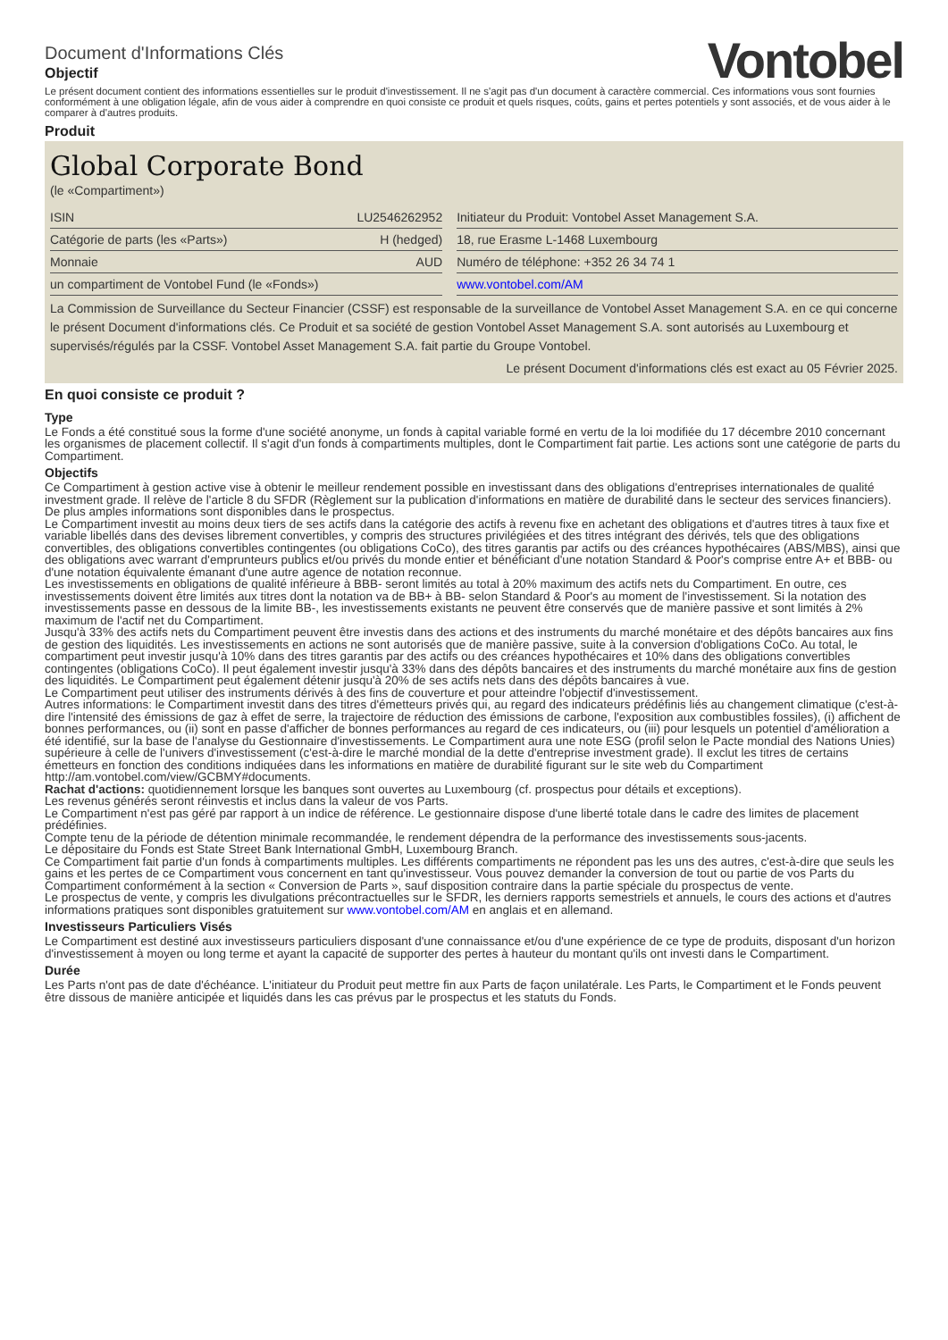Document d'Informations Clés
Objectif
Vontobel
Le présent document contient des informations essentielles sur le produit d'investissement. Il ne s'agit pas d'un document à caractère commercial. Ces informations vous sont fournies conformément à une obligation légale, afin de vous aider à comprendre en quoi consiste ce produit et quels risques, coûts, gains et pertes potentiels y sont associés, et de vous aider à le comparer à d'autres produits.
Produit
Global Corporate Bond
(le «Compartiment»)
| ISIN | LU2546262952 | | Initiateur du Produit: Vontobel Asset Management S.A. |
| Catégorie de parts (les «Parts») | H (hedged) | | 18, rue Erasme L-1468 Luxembourg |
| Monnaie | AUD | | Numéro de téléphone: +352 26 34 74 1 |
| un compartiment de Vontobel Fund (le «Fonds») | | | www.vontobel.com/AM |
La Commission de Surveillance du Secteur Financier (CSSF) est responsable de la surveillance de Vontobel Asset Management S.A. en ce qui concerne le présent Document d'informations clés. Ce Produit et sa société de gestion Vontobel Asset Management S.A. sont autorisés au Luxembourg et supervisés/régulés par la CSSF. Vontobel Asset Management S.A. fait partie du Groupe Vontobel.
Le présent Document d'informations clés est exact au 05 Février 2025.
En quoi consiste ce produit ?
Type
Le Fonds a été constitué sous la forme d'une société anonyme, un fonds à capital variable formé en vertu de la loi modifiée du 17 décembre 2010 concernant les organismes de placement collectif. Il s'agit d'un fonds à compartiments multiples, dont le Compartiment fait partie. Les actions sont une catégorie de parts du Compartiment.
Objectifs
Ce Compartiment à gestion active vise à obtenir le meilleur rendement possible en investissant dans des obligations d'entreprises internationales de qualité investment grade. Il relève de l'article 8 du SFDR (Règlement sur la publication d'informations en matière de durabilité dans le secteur des services financiers). De plus amples informations sont disponibles dans le prospectus.
Le Compartiment investit au moins deux tiers de ses actifs dans la catégorie des actifs à revenu fixe en achetant des obligations et d'autres titres à taux fixe et variable libellés dans des devises librement convertibles, y compris des structures privilégiées et des titres intégrant des dérivés, tels que des obligations convertibles, des obligations convertibles contingentes (ou obligations CoCo), des titres garantis par actifs ou des créances hypothécaires (ABS/MBS), ainsi que des obligations avec warrant d'emprunteurs publics et/ou privés du monde entier et bénéficiant d'une notation Standard & Poor's comprise entre A+ et BBB- ou d'une notation équivalente émanant d'une autre agence de notation reconnue.
Les investissements en obligations de qualité inférieure à BBB- seront limités au total à 20% maximum des actifs nets du Compartiment. En outre, ces investissements doivent être limités aux titres dont la notation va de BB+ à BB- selon Standard & Poor's au moment de l'investissement. Si la notation des investissements passe en dessous de la limite BB-, les investissements existants ne peuvent être conservés que de manière passive et sont limités à 2% maximum de l'actif net du Compartiment.
Jusqu'à 33% des actifs nets du Compartiment peuvent être investis dans des actions et des instruments du marché monétaire et des dépôts bancaires aux fins de gestion des liquidités. Les investissements en actions ne sont autorisés que de manière passive, suite à la conversion d'obligations CoCo. Au total, le compartiment peut investir jusqu'à 10% dans des titres garantis par des actifs ou des créances hypothécaires et 10% dans des obligations convertibles contingentes (obligations CoCo). Il peut également investir jusqu'à 33% dans des dépôts bancaires et des instruments du marché monétaire aux fins de gestion des liquidités. Le Compartiment peut également détenir jusqu'à 20% de ses actifs nets dans des dépôts bancaires à vue.
Le Compartiment peut utiliser des instruments dérivés à des fins de couverture et pour atteindre l'objectif d'investissement.
Autres informations: le Compartiment investit dans des titres d'émetteurs privés qui, au regard des indicateurs prédéfinis liés au changement climatique (c'est-à-dire l'intensité des émissions de gaz à effet de serre, la trajectoire de réduction des émissions de carbone, l'exposition aux combustibles fossiles), (i) affichent de bonnes performances, ou (ii) sont en passe d'afficher de bonnes performances au regard de ces indicateurs, ou (iii) pour lesquels un potentiel d'amélioration a été identifié, sur la base de l'analyse du Gestionnaire d'investissements. Le Compartiment aura une note ESG (profil selon le Pacte mondial des Nations Unies) supérieure à celle de l'univers d'investissement (c'est-à-dire le marché mondial de la dette d'entreprise investment grade). Il exclut les titres de certains émetteurs en fonction des conditions indiquées dans les informations en matière de durabilité figurant sur le site web du Compartiment http://am.vontobel.com/view/GCBMY#documents.
Rachat d'actions: quotidiennement lorsque les banques sont ouvertes au Luxembourg (cf. prospectus pour détails et exceptions).
Les revenus générés seront réinvestis et inclus dans la valeur de vos Parts.
Le Compartiment n'est pas géré par rapport à un indice de référence. Le gestionnaire dispose d'une liberté totale dans le cadre des limites de placement prédéfinies.
Compte tenu de la période de détention minimale recommandée, le rendement dépendra de la performance des investissements sous-jacents.
Le dépositaire du Fonds est State Street Bank International GmbH, Luxembourg Branch.
Ce Compartiment fait partie d'un fonds à compartiments multiples. Les différents compartiments ne répondent pas les uns des autres, c'est-à-dire que seuls les gains et les pertes de ce Compartiment vous concernent en tant qu'investisseur. Vous pouvez demander la conversion de tout ou partie de vos Parts du Compartiment conformément à la section « Conversion de Parts », sauf disposition contraire dans la partie spéciale du prospectus de vente.
Le prospectus de vente, y compris les divulgations précontractuelles sur le SFDR, les derniers rapports semestriels et annuels, le cours des actions et d'autres informations pratiques sont disponibles gratuitement sur www.vontobel.com/AM en anglais et en allemand.
Investisseurs Particuliers Visés
Le Compartiment est destiné aux investisseurs particuliers disposant d'une connaissance et/ou d'une expérience de ce type de produits, disposant d'un horizon d'investissement à moyen ou long terme et ayant la capacité de supporter des pertes à hauteur du montant qu'ils ont investi dans le Compartiment.
Durée
Les Parts n'ont pas de date d'échéance. L'initiateur du Produit peut mettre fin aux Parts de façon unilatérale. Les Parts, le Compartiment et le Fonds peuvent être dissous de manière anticipée et liquidés dans les cas prévus par le prospectus et les statuts du Fonds.